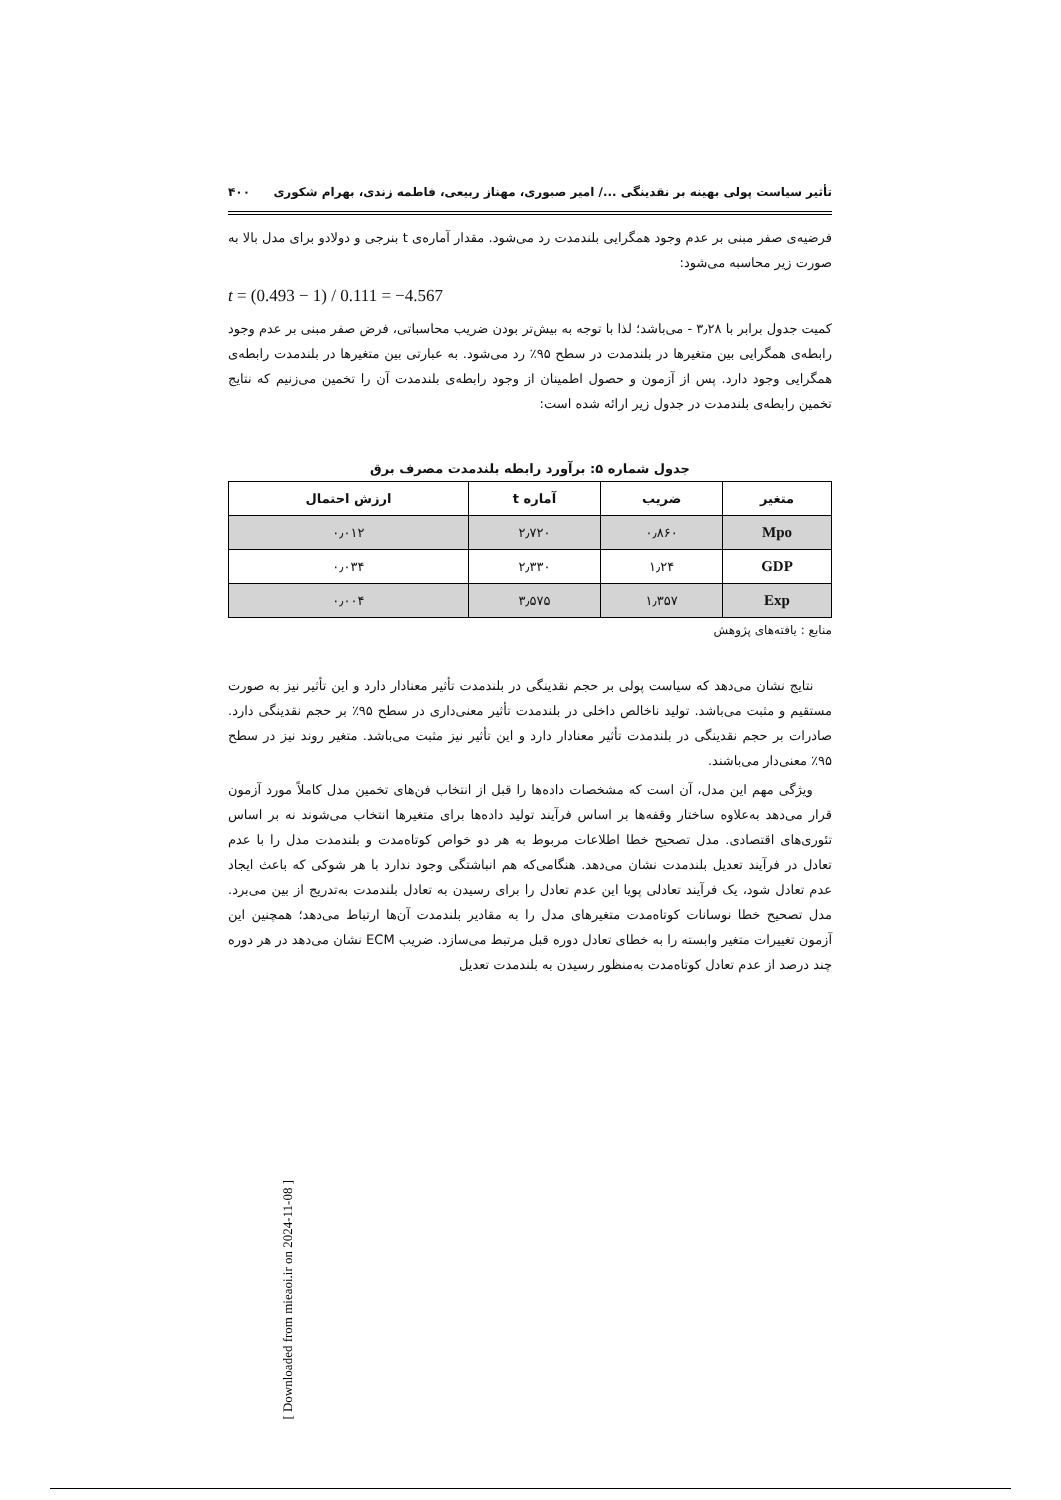تأثیر سیاست پولی بهینه بر نقدینگی .../ امیر صبوری، مهناز ربیعی، فاطمه زندی، بهرام شکوری ۴۰۰
فرضیه‌ی صفر مبنی بر عدم وجود همگرایی بلندمدت رد می‌شود. مقدار آماره‌ی t بنرجی و دولادو برای مدل بالا به صورت زیر محاسبه می‌شود:
t = (0.493 − 1) / 0.111 = −4.567
کمیت جدول برابر با ۳٫۲۸ - می‌باشد؛ لذا با توجه به بیش‌تر بودن ضریب محاسباتی، فرض صفر مبنی بر عدم وجود رابطه‌ی همگرایی بین متغیرها در بلندمدت در سطح ۹۵٪ رد می‌شود. به عبارتی بین متغیرها در بلندمدت رابطه‌ی همگرایی وجود دارد. پس از آزمون و حصول اطمینان از وجود رابطه‌ی بلندمدت آن را تخمین می‌زنیم که نتایج تخمین رابطه‌ی بلندمدت در جدول زیر ارائه شده است:
جدول شماره ۵: برآورد رابطه بلندمدت مصرف برق
| متغیر | ضریب | آماره t | ارزش احتمال |
| --- | --- | --- | --- |
| Mpo | ۰٫۸۶۰ | ۲٫۷۲۰ | ۰٫۰۱۲ |
| GDP | ۱٫۲۴ | ۲٫۳۳۰ | ۰٫۰۳۴ |
| Exp | ۱٫۳۵۷ | ۳٫۵۷۵ | ۰٫۰۰۴ |
منابع : یافته‌های پژوهش
نتایج نشان می‌دهد که سیاست پولی بر حجم نقدینگی در بلندمدت تأثیر معنادار دارد و این تأثیر نیز به صورت مستقیم و مثبت می‌باشد. تولید ناخالص داخلی در بلندمدت تأثیر معنی‌داری در سطح ۹۵٪ بر حجم نقدینگی دارد. صادرات بر حجم نقدینگی در بلندمدت تأثیر معنادار دارد و این تأثیر نیز مثبت می‌باشد. متغیر روند نیز در سطح ۹۵٪ معنی‌دار می‌باشند.
ویژگی مهم این مدل، آن است که مشخصات داده‌ها را قبل از انتخاب فن‌های تخمین مدل کاملاً مورد آزمون قرار می‌دهد به‌علاوه ساختار وقفه‌ها بر اساس فرآیند تولید داده‌ها برای متغیرها انتخاب می‌شوند نه بر اساس تئوری‌های اقتصادی. مدل تصحیح خطا اطلاعات مربوط به هر دو خواص کوتاه‌مدت و بلندمدت مدل را با عدم تعادل در فرآیند تعدیل بلندمدت نشان می‌دهد. هنگامی‌که هم انباشتگی وجود ندارد با هر شوکی که باعث ایجاد عدم تعادل شود، یک فرآیند تعادلی پویا این عدم تعادل را برای رسیدن به تعادل بلندمدت به‌تدریج از بین می‌برد. مدل تصحیح خطا نوسانات کوتاه‌مدت متغیرهای مدل را به مقادیر بلندمدت آن‌ها ارتباط می‌دهد؛ همچنین این آزمون تغییرات متغیر وابسته را به خطای تعادل دوره قبل مرتبط می‌سازد. ضریب ECM نشان می‌دهد در هر دوره چند درصد از عدم تعادل کوتاه‌مدت به‌منظور رسیدن به بلندمدت تعدیل
[ Downloaded from mieaoi.ir on 2024-11-08 ]